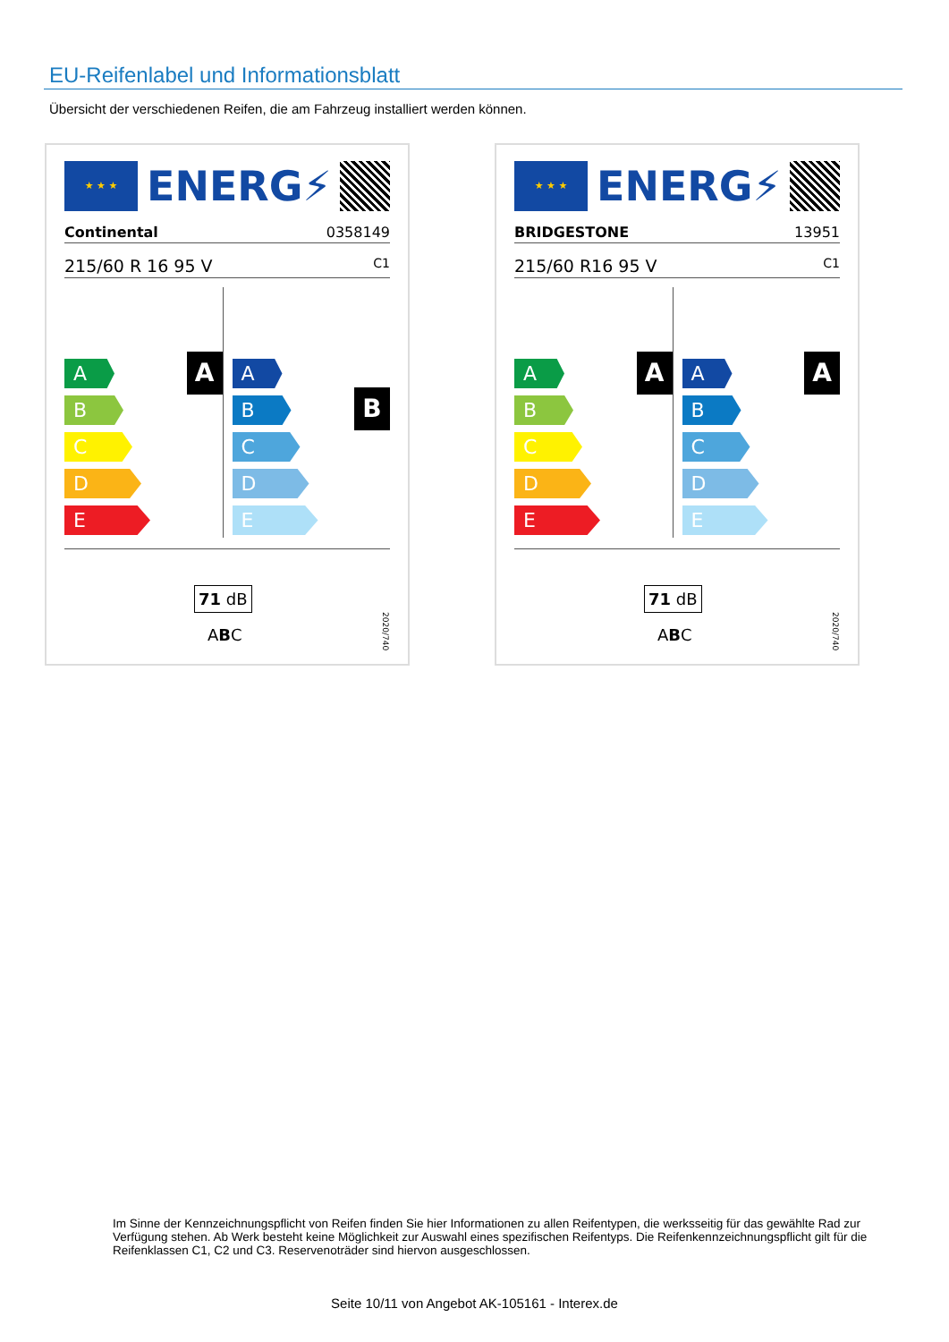EU-Reifenlabel und Informationsblatt
Übersicht der verschiedenen Reifen, die am Fahrzeug installiert werden können.
★ ★ ★
ENERG⚡
Continental 0358149
215/60 R 16 95 V C1
A
A
B
C
D
E
B
A
B
C
D
E
71 dB
ABC
2020/740
★ ★ ★
ENERG⚡
BRIDGESTONE 13951
215/60 R16 95 V C1
A
A
B
C
D
E
A
A
B
C
D
E
71 dB
ABC
2020/740
Im Sinne der Kennzeichnungspflicht von Reifen finden Sie hier Informationen zu allen Reifentypen, die werksseitig für das gewählte Rad zur Verfügung stehen. Ab Werk besteht keine Möglichkeit zur Auswahl eines spezifischen Reifentyps. Die Reifenkennzeichnungspflicht gilt für die Reifenklassen C1, C2 und C3. Reservenoträder sind hiervon ausgeschlossen.
Seite 10/11 von Angebot AK-105161 - Interex.de